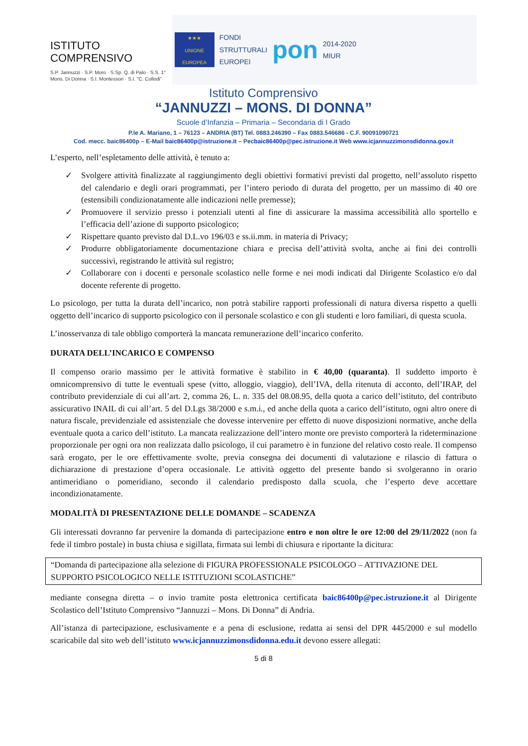ISTITUTO COMPRENSIVO
S.P. Jannuzzi · S.P. Moro · S.Sp. Q. di Palo · S.S. 1° Mons. Di Donna · S.I. Montessori · S.I. "C. Collodi"
★★★
UNIONE EUROPEA
FONDI
STRUTTURALI
EUROPEI
pon
2014-2020
MIUR
Istituto Comprensivo
“JANNUZZI – MONS. DI DONNA”
Scuole d’Infanzia – Primaria – Secondaria di I Grado
P.le A. Mariano, 1 – 76123 – ANDRIA (BT) Tel. 0883.246390 – Fax 0883.546686 - C.F. 90091090721
Cod. mecc. baic86400p – E-Mail baic86400p@istruzione.it – Pecbaic86400p@pec.istruzione.it Web www.icjannuzzimonsdidonna.gov.it
L’esperto, nell’espletamento delle attività, è tenuto a:
✓ Svolgere attività finalizzate al raggiungimento degli obiettivi formativi previsti dal progetto, nell’assoluto rispetto del calendario e degli orari programmati, per l’intero periodo di durata del progetto, per un massimo di 40 ore (estensibili condizionatamente alle indicazioni nelle premesse);
✓ Promuovere il servizio presso i potenziali utenti al fine di assicurare la massima accessibilità allo sportello e l’efficacia dell’azione di supporto psicologico;
✓ Rispettare quanto previsto dal D.L.vo 196/03 e ss.ii.mm. in materia di Privacy;
✓ Produrre obbligatoriamente documentazione chiara e precisa dell’attività svolta, anche ai fini dei controlli successivi, registrando le attività sul registro;
✓ Collaborare con i docenti e personale scolastico nelle forme e nei modi indicati dal Dirigente Scolastico e/o dal docente referente di progetto.
Lo psicologo, per tutta la durata dell’incarico, non potrà stabilire rapporti professionali di natura diversa rispetto a quelli oggetto dell’incarico di supporto psicologico con il personale scolastico e con gli studenti e loro familiari, di questa scuola.
L’inosservanza di tale obbligo comporterà la mancata remunerazione dell’incarico conferito.
DURATA DELL’INCARICO E COMPENSO
Il compenso orario massimo per le attività formative è stabilito in € 40,00 (quaranta). Il suddetto importo è omnicomprensivo di tutte le eventuali spese (vitto, alloggio, viaggio), dell’IVA, della ritenuta di acconto, dell’IRAP, del contributo previdenziale di cui all’art. 2, comma 26, L. n. 335 del 08.08.95, della quota a carico dell’istituto, del contributo assicurativo INAIL di cui all’art. 5 del D.Lgs 38/2000 e s.m.i., ed anche della quota a carico dell’istituto, ogni altro onere di natura fiscale, previdenziale ed assistenziale che dovesse intervenire per effetto di nuove disposizioni normative, anche della eventuale quota a carico dell’istituto. La mancata realizzazione dell’intero monte ore previsto comporterà la rideterminazione proporzionale per ogni ora non realizzata dallo psicologo, il cui parametro è in funzione del relativo costo reale. Il compenso sarà erogato, per le ore effettivamente svolte, previa consegna dei documenti di valutazione e rilascio di fattura o dichiarazione di prestazione d’opera occasionale. Le attività oggetto del presente bando si svolgeranno in orario antimeridiano o pomeridiano, secondo il calendario predisposto dalla scuola, che l’esperto deve accettare incondizionatamente.
MODALITÀ DI PRESENTAZIONE DELLE DOMANDE – SCADENZA
Gli interessati dovranno far pervenire la domanda di partecipazione entro e non oltre le ore 12:00 del 29/11/2022 (non fa fede il timbro postale) in busta chiusa e sigillata, firmata sui lembi di chiusura e riportante la dicitura:
“Domanda di partecipazione alla selezione di FIGURA PROFESSIONALE PSICOLOGO – ATTIVAZIONE DEL SUPPORTO PSICOLOGICO NELLE ISTITUZIONI SCOLASTICHE”
mediante consegna diretta – o invio tramite posta elettronica certificata baic86400p@pec.istruzione.it al Dirigente Scolastico dell’Istituto Comprensivo “Jannuzzi – Mons. Di Donna” di Andria.
All’istanza di partecipazione, esclusivamente e a pena di esclusione, redatta ai sensi del DPR 445/2000 e sul modello scaricabile dal sito web dell’istituto www.icjannuzzimonsdidonna.edu.it devono essere allegati:
5 di 8